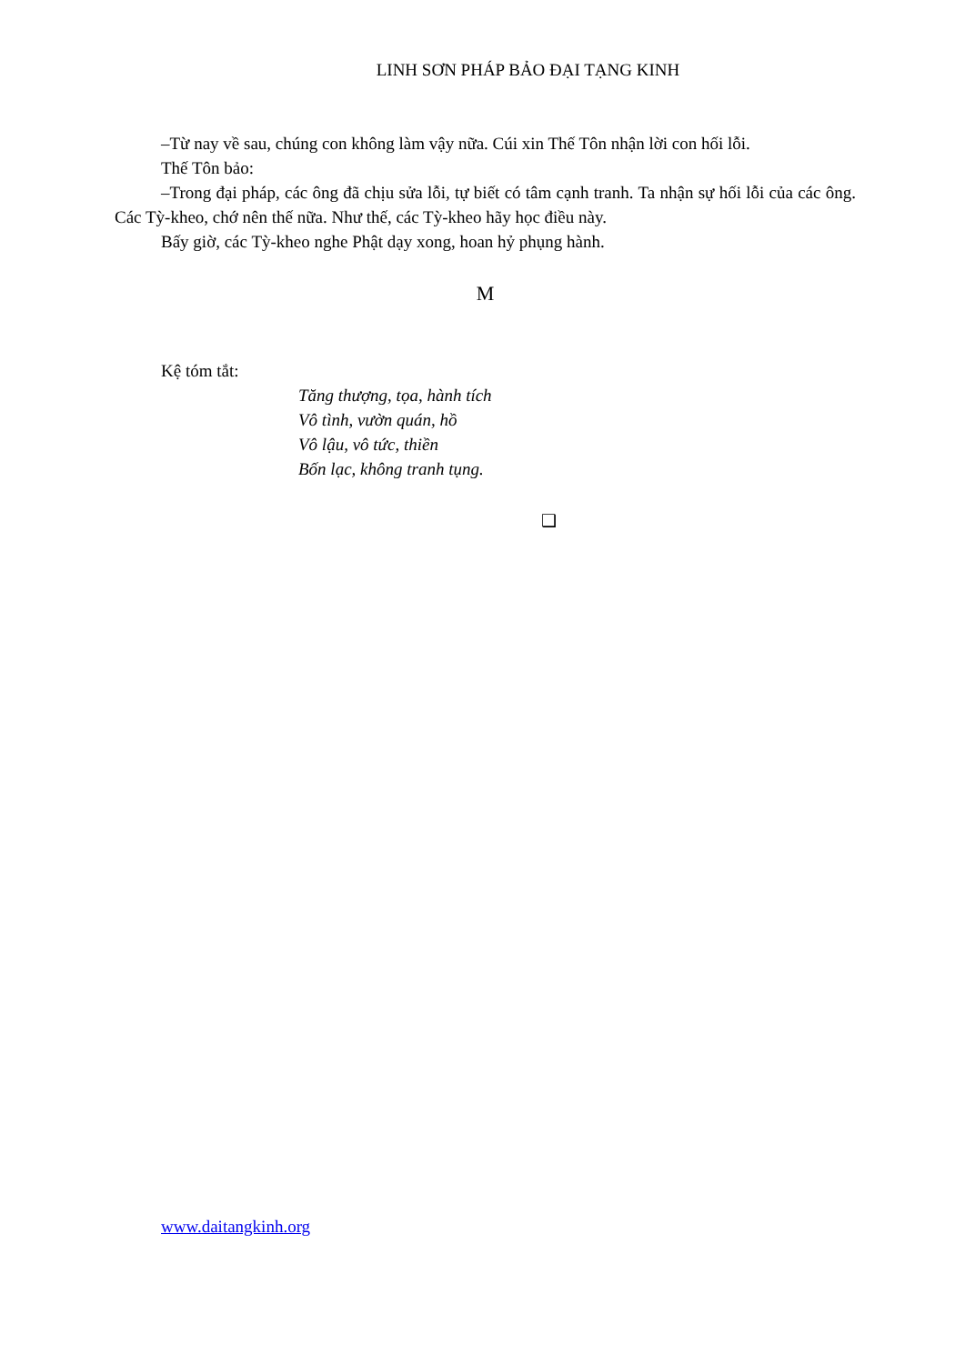LINH SƠN PHÁP BẢO ĐẠI TẠNG KINH
–Từ nay về sau, chúng con không làm vậy nữa. Cúi xin Thế Tôn nhận lời con hối lỗi.
Thế Tôn bảo:
–Trong đại pháp, các ông đã chịu sửa lỗi, tự biết có tâm cạnh tranh. Ta nhận sự hối lỗi của các ông. Các Tỳ-kheo, chớ nên thế nữa. Như thế, các Tỳ-kheo hãy học điều này.
Bấy giờ, các Tỳ-kheo nghe Phật dạy xong, hoan hỷ phụng hành.
M
Kệ tóm tắt:
Tăng thượng, tọa, hành tích
Vô tình, vườn quán, hồ
Vô lậu, vô tức, thiền
Bốn lạc, không tranh tụng.
❑
www.daitangkinh.org